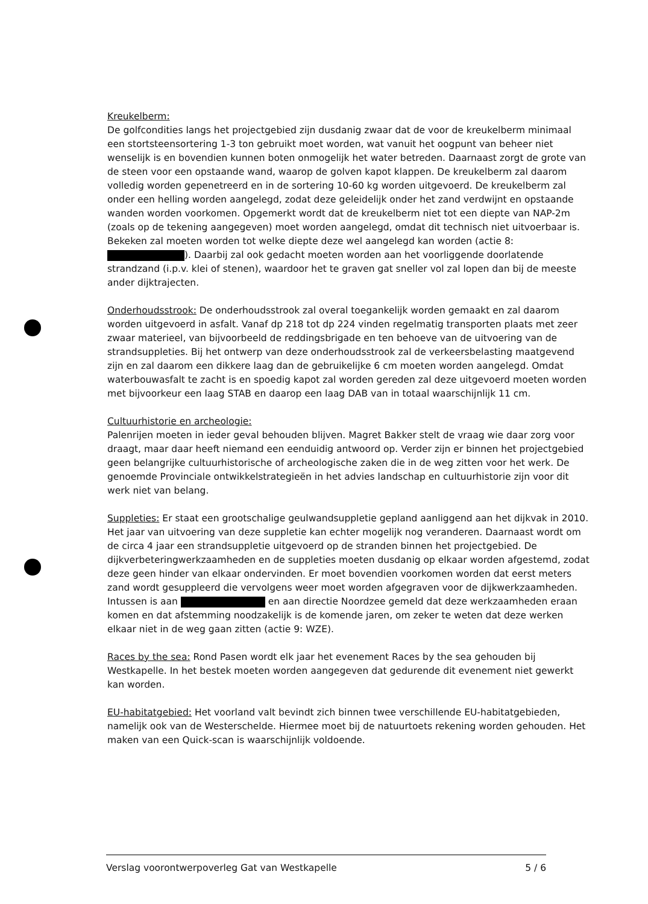Kreukelberm:
De golfcondities langs het projectgebied zijn dusdanig zwaar dat de voor de kreukelberm minimaal een stortsteensortering 1-3 ton gebruikt moet worden, wat vanuit het oogpunt van beheer niet wenselijk is en bovendien kunnen boten onmogelijk het water betreden. Daarnaast zorgt de grote van de steen voor een opstaande wand, waarop de golven kapot klappen. De kreukelberm zal daarom volledig worden gepenetreerd en in de sortering 10-60 kg worden uitgevoerd. De kreukelberm zal onder een helling worden aangelegd, zodat deze geleidelijk onder het zand verdwijnt en opstaande wanden worden voorkomen. Opgemerkt wordt dat de kreukelberm niet tot een diepte van NAP-2m (zoals op de tekening aangegeven) moet worden aangelegd, omdat dit technisch niet uitvoerbaar is. Bekeken zal moeten worden tot welke diepte deze wel aangelegd kan worden (actie 8: ). Daarbij zal ook gedacht moeten worden aan het voorliggende doorlatende strandzand (i.p.v. klei of stenen), waardoor het te graven gat sneller vol zal lopen dan bij de meeste ander dijktrajecten.
Onderhoudsstrook: De onderhoudsstrook zal overal toegankelijk worden gemaakt en zal daarom worden uitgevoerd in asfalt. Vanaf dp 218 tot dp 224 vinden regelmatig transporten plaats met zeer zwaar materieel, van bijvoorbeeld de reddingsbrigade en ten behoeve van de uitvoering van de strandsuppleties. Bij het ontwerp van deze onderhoudsstrook zal de verkeersbelasting maatgevend zijn en zal daarom een dikkere laag dan de gebruikelijke 6 cm moeten worden aangelegd. Omdat waterbouwasfalt te zacht is en spoedig kapot zal worden gereden zal deze uitgevoerd moeten worden met bijvoorkeur een laag STAB en daarop een laag DAB van in totaal waarschijnlijk 11 cm.
Cultuurhistorie en archeologie:
Palenrijen moeten in ieder geval behouden blijven. Magret Bakker stelt de vraag wie daar zorg voor draagt, maar daar heeft niemand een eenduidig antwoord op. Verder zijn er binnen het projectgebied geen belangrijke cultuurhistorische of archeologische zaken die in de weg zitten voor het werk. De genoemde Provinciale ontwikkelstrategieën in het advies landschap en cultuurhistorie zijn voor dit werk niet van belang.
Suppleties: Er staat een grootschalige geulwandsuppletie gepland aanliggend aan het dijkvak in 2010. Het jaar van uitvoering van deze suppletie kan echter mogelijk nog veranderen. Daarnaast wordt om de circa 4 jaar een strandsuppletie uitgevoerd op de stranden binnen het projectgebied. De dijkverbeteringwerkzaamheden en de suppleties moeten dusdanig op elkaar worden afgestemd, zodat deze geen hinder van elkaar ondervinden. Er moet bovendien voorkomen worden dat eerst meters zand wordt gesuppleerd die vervolgens weer moet worden afgegraven voor de dijkwerkzaamheden. Intussen is aan en aan directie Noordzee gemeld dat deze werkzaamheden eraan komen en dat afstemming noodzakelijk is de komende jaren, om zeker te weten dat deze werken elkaar niet in de weg gaan zitten (actie 9: WZE).
Races by the sea: Rond Pasen wordt elk jaar het evenement Races by the sea gehouden bij Westkapelle. In het bestek moeten worden aangegeven dat gedurende dit evenement niet gewerkt kan worden.
EU-habitatgebied: Het voorland valt bevindt zich binnen twee verschillende EU-habitatgebieden, namelijk ook van de Westerschelde. Hiermee moet bij de natuurtoets rekening worden gehouden. Het maken van een Quick-scan is waarschijnlijk voldoende.
Verslag voorontwerpoverleg Gat van Westkapelle 5 / 6